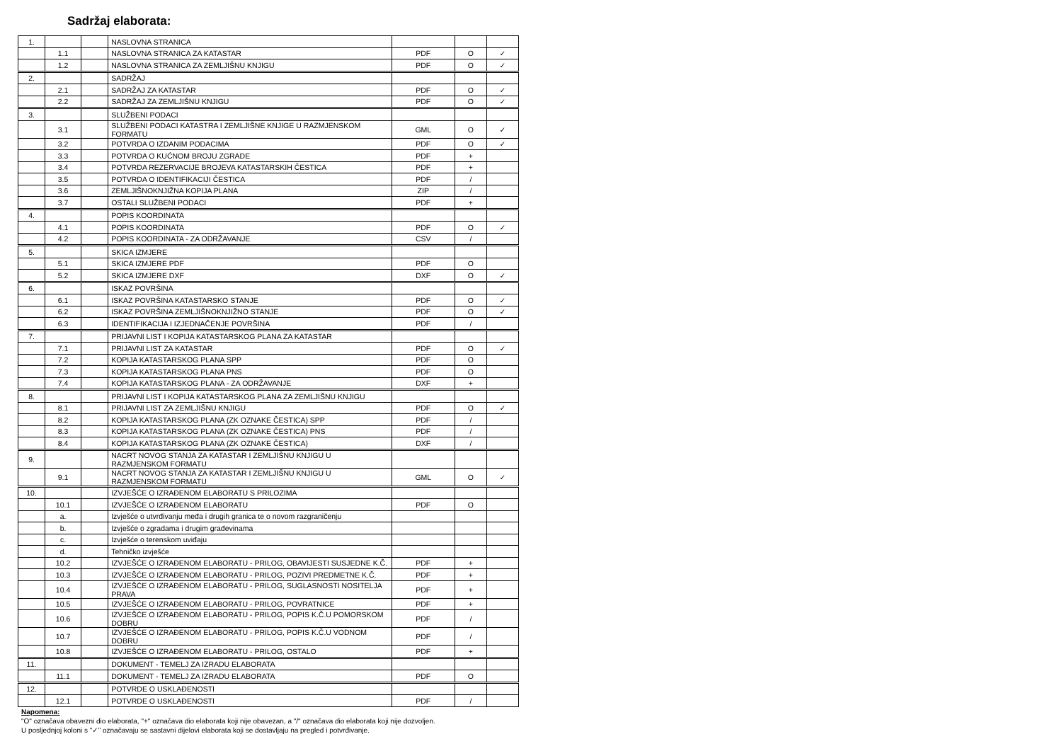Sadržaj elaborata:
| 1. | | | NASLOVNA STRANICA | | | |
| | 1.1 | | NASLOVNA STRANICA ZA KATASTAR | PDF | O | ✓ |
| | 1.2 | | NASLOVNA STRANICA ZA ZEMLJIŠNU KNJIGU | PDF | O | ✓ |
| 2. | | | SADRŽAJ | | | |
| | 2.1 | | SADRŽAJ ZA KATASTAR | PDF | O | ✓ |
| | 2.2 | | SADRŽAJ ZA ZEMLJIŠNU KNJIGU | PDF | O | ✓ |
| 3. | | | SLUŽBENI PODACI | | | |
| | 3.1 | | SLUŽBENI PODACI KATASTRA I ZEMLJIŠNE KNJIGE U RAZMJENSKOM FORMATU | GML | O | ✓ |
| | 3.2 | | POTVRDA O IZDANIM PODACIMA | PDF | O | ✓ |
| | 3.3 | | POTVRDA O KUĆNOM BROJU ZGRADE | PDF | + | |
| | 3.4 | | POTVRDA REZERVACIJE BROJEVA KATASTARSKIH ČESTICA | PDF | + | |
| | 3.5 | | POTVRDA O IDENTIFIKACIJI ČESTICA | PDF | / | |
| | 3.6 | | ZEMLJIŠNOKNJIŽNA KOPIJA PLANA | ZIP | / | |
| | 3.7 | | OSTALI SLUŽBENI PODACI | PDF | + | |
| 4. | | | POPIS KOORDINATA | | | |
| | 4.1 | | POPIS KOORDINATA | PDF | O | ✓ |
| | 4.2 | | POPIS KOORDINATA - ZA ODRŽAVANJE | CSV | / | |
| 5. | | | SKICA IZMJERE | | | |
| | 5.1 | | SKICA IZMJERE PDF | PDF | O | |
| | 5.2 | | SKICA IZMJERE DXF | DXF | O | ✓ |
| 6. | | | ISKAZ POVRŠINA | | | |
| | 6.1 | | ISKAZ POVRŠINA KATASTARSKO STANJE | PDF | O | ✓ |
| | 6.2 | | ISKAZ POVRŠINA ZEMLJIŠNOKNJIŽNO STANJE | PDF | O | ✓ |
| | 6.3 | | IDENTIFIKACIJA I IZJEDNAČENJE POVRŠINA | PDF | / | |
| 7. | | | PRIJAVNI LIST I KOPIJA KATASTARSKOG PLANA ZA KATASTAR | | | |
| | 7.1 | | PRIJAVNI LIST ZA KATASTAR | PDF | O | ✓ |
| | 7.2 | | KOPIJA KATASTARSKOG PLANA SPP | PDF | O | |
| | 7.3 | | KOPIJA KATASTARSKOG PLANA PNS | PDF | O | |
| | 7.4 | | KOPIJA KATASTARSKOG PLANA - ZA ODRŽAVANJE | DXF | + | |
| 8. | | | PRIJAVNI LIST I KOPIJA KATASTARSKOG PLANA ZA ZEMLJIŠNU KNJIGU | | | |
| | 8.1 | | PRIJAVNI LIST ZA ZEMLJIŠNU KNJIGU | PDF | O | ✓ |
| | 8.2 | | KOPIJA KATASTARSKOG PLANA (ZK OZNAKE ČESTICA) SPP | PDF | / | |
| | 8.3 | | KOPIJA KATASTARSKOG PLANA (ZK OZNAKE ČESTICA) PNS | PDF | / | |
| | 8.4 | | KOPIJA KATASTARSKOG PLANA (ZK OZNAKE ČESTICA) | DXF | / | |
| 9. | | | NACRT NOVOG STANJA ZA KATASTAR I ZEMLJIŠNU KNJIGU U RAZMJENSKOM FORMATU | | | |
| | 9.1 | | NACRT NOVOG STANJA ZA KATASTAR I ZEMLJIŠNU KNJIGU U RAZMJENSKOM FORMATU | GML | O | ✓ |
| 10. | | | IZVJEŠĆE O IZRAĐENOM ELABORATU S PRILOZIMA | | | |
| | 10.1 | | IZVJEŠĆE O IZRAĐENOM ELABORATU | PDF | O | |
| | a. | | Izvješće o utvrđivanju međa i drugih granica te o novom razgraničenju | | | |
| | b. | | Izvješće o zgradama i drugim građevinama | | | |
| | c. | | Izvješće o terenskom uviđaju | | | |
| | d. | | Tehničko izvješće | | | |
| | 10.2 | | IZVJEŠĆE O IZRAĐENOM ELABORATU - PRILOG, OBAVIJESTI SUSJEDNE K.Č. | PDF | + | |
| | 10.3 | | IZVJEŠĆE O IZRAĐENOM ELABORATU - PRILOG, POZIVI PREDMETNE K.Č. | PDF | + | |
| | 10.4 | | IZVJEŠĆE O IZRAĐENOM ELABORATU - PRILOG, SUGLASNOSTI NOSITELJA PRAVA | PDF | + | |
| | 10.5 | | IZVJEŠĆE O IZRAĐENOM ELABORATU - PRILOG, POVRATNICE | PDF | + | |
| | 10.6 | | IZVJEŠĆE O IZRAĐENOM ELABORATU - PRILOG, POPIS K.Č.U POMORSKOM DOBRU | PDF | / | |
| | 10.7 | | IZVJEŠĆE O IZRAĐENOM ELABORATU - PRILOG, POPIS K.Č.U VODNOM DOBRU | PDF | / | |
| | 10.8 | | IZVJEŠĆE O IZRAĐENOM ELABORATU - PRILOG, OSTALO | PDF | + | |
| 11. | | | DOKUMENT - TEMELJ ZA IZRADU ELABORATA | | | |
| | 11.1 | | DOKUMENT - TEMELJ ZA IZRADU ELABORATA | PDF | O | |
| 12. | | | POTVRDE O USKLAĐENOSTI | | | |
| | 12.1 | | POTVRDE O USKLAĐENOSTI | PDF | / | |
Napomena:
"O" označava obavezni dio elaborata, "+" označava dio elaborata koji nije obavezan, a "/" označava dio elaborata koji nije dozvoljen.
U posljednjoj koloni s "✓" označavaju se sastavni dijelovi elaborata koji se dostavljaju na pregled i potvrđivanje.